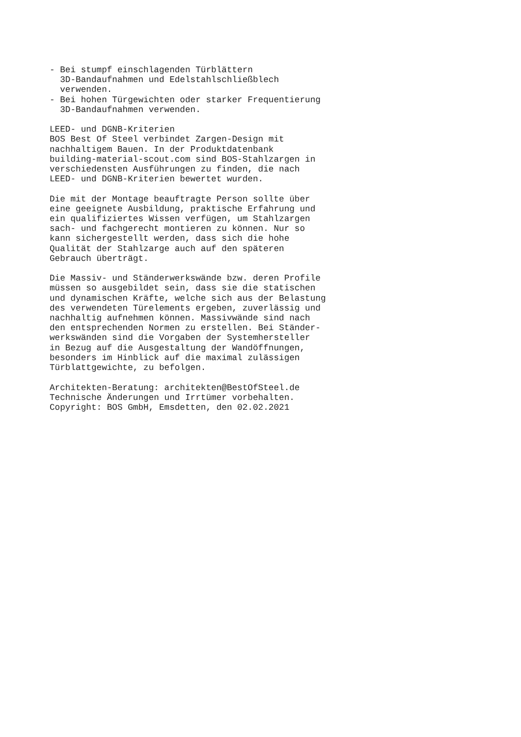- Bei stumpf einschlagenden Türblättern
  3D-Bandaufnahmen und Edelstahlschließblech
  verwenden.
- Bei hohen Türgewichten oder starker Frequentierung
  3D-Bandaufnahmen verwenden.

LEED- und DGNB-Kriterien
BOS Best Of Steel verbindet Zargen-Design mit
nachhaltigem Bauen. In der Produktdatenbank
building-material-scout.com sind BOS-Stahlzargen in
verschiedensten Ausführungen zu finden, die nach
LEED- und DGNB-Kriterien bewertet wurden.

Die mit der Montage beauftragte Person sollte über
eine geeignete Ausbildung, praktische Erfahrung und
ein qualifiziertes Wissen verfügen, um Stahlzargen
sach- und fachgerecht montieren zu können. Nur so
kann sichergestellt werden, dass sich die hohe
Qualität der Stahlzarge auch auf den späteren
Gebrauch überträgt.

Die Massiv- und Ständerwerkswände bzw. deren Profile
müssen so ausgebildet sein, dass sie die statischen
und dynamischen Kräfte, welche sich aus der Belastung
des verwendeten Türelements ergeben, zuverlässig und
nachhaltig aufnehmen können. Massivwände sind nach
den entsprechenden Normen zu erstellen. Bei Ständer-
werkswänden sind die Vorgaben der Systemhersteller
in Bezug auf die Ausgestaltung der Wandöffnungen,
besonders im Hinblick auf die maximal zulässigen
Türblattgewichte, zu befolgen.

Architekten-Beratung: architekten@BestOfSteel.de
Technische Änderungen und Irrtümer vorbehalten.
Copyright: BOS GmbH, Emsdetten, den 02.02.2021